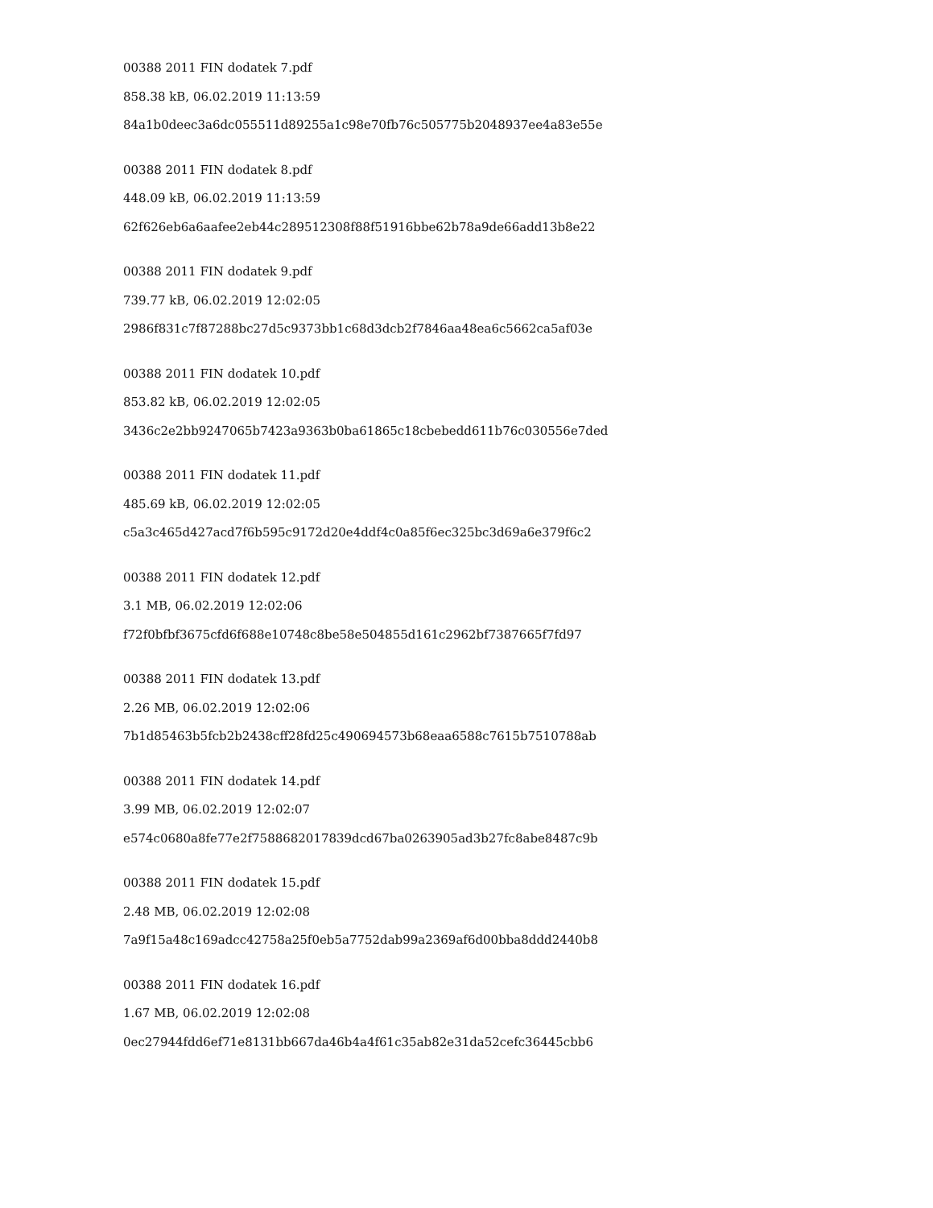00388 2011 FIN dodatek 7.pdf
858.38 kB, 06.02.2019 11:13:59
84a1b0deec3a6dc055511d89255a1c98e70fb76c505775b2048937ee4a83e55e
00388 2011 FIN dodatek 8.pdf
448.09 kB, 06.02.2019 11:13:59
62f626eb6a6aafee2eb44c289512308f88f51916bbe62b78a9de66add13b8e22
00388 2011 FIN dodatek 9.pdf
739.77 kB, 06.02.2019 12:02:05
2986f831c7f87288bc27d5c9373bb1c68d3dcb2f7846aa48ea6c5662ca5af03e
00388 2011 FIN dodatek 10.pdf
853.82 kB, 06.02.2019 12:02:05
3436c2e2bb9247065b7423a9363b0ba61865c18cbebedd611b76c030556e7ded
00388 2011 FIN dodatek 11.pdf
485.69 kB, 06.02.2019 12:02:05
c5a3c465d427acd7f6b595c9172d20e4ddf4c0a85f6ec325bc3d69a6e379f6c2
00388 2011 FIN dodatek 12.pdf
3.1 MB, 06.02.2019 12:02:06
f72f0bfbf3675cfd6f688e10748c8be58e504855d161c2962bf7387665f7fd97
00388 2011 FIN dodatek 13.pdf
2.26 MB, 06.02.2019 12:02:06
7b1d85463b5fcb2b2438cff28fd25c490694573b68eaa6588c7615b7510788ab
00388 2011 FIN dodatek 14.pdf
3.99 MB, 06.02.2019 12:02:07
e574c0680a8fe77e2f7588682017839dcd67ba0263905ad3b27fc8abe8487c9b
00388 2011 FIN dodatek 15.pdf
2.48 MB, 06.02.2019 12:02:08
7a9f15a48c169adcc42758a25f0eb5a7752dab99a2369af6d00bba8ddd2440b8
00388 2011 FIN dodatek 16.pdf
1.67 MB, 06.02.2019 12:02:08
0ec27944fdd6ef71e8131bb667da46b4a4f61c35ab82e31da52cefc36445cbb6